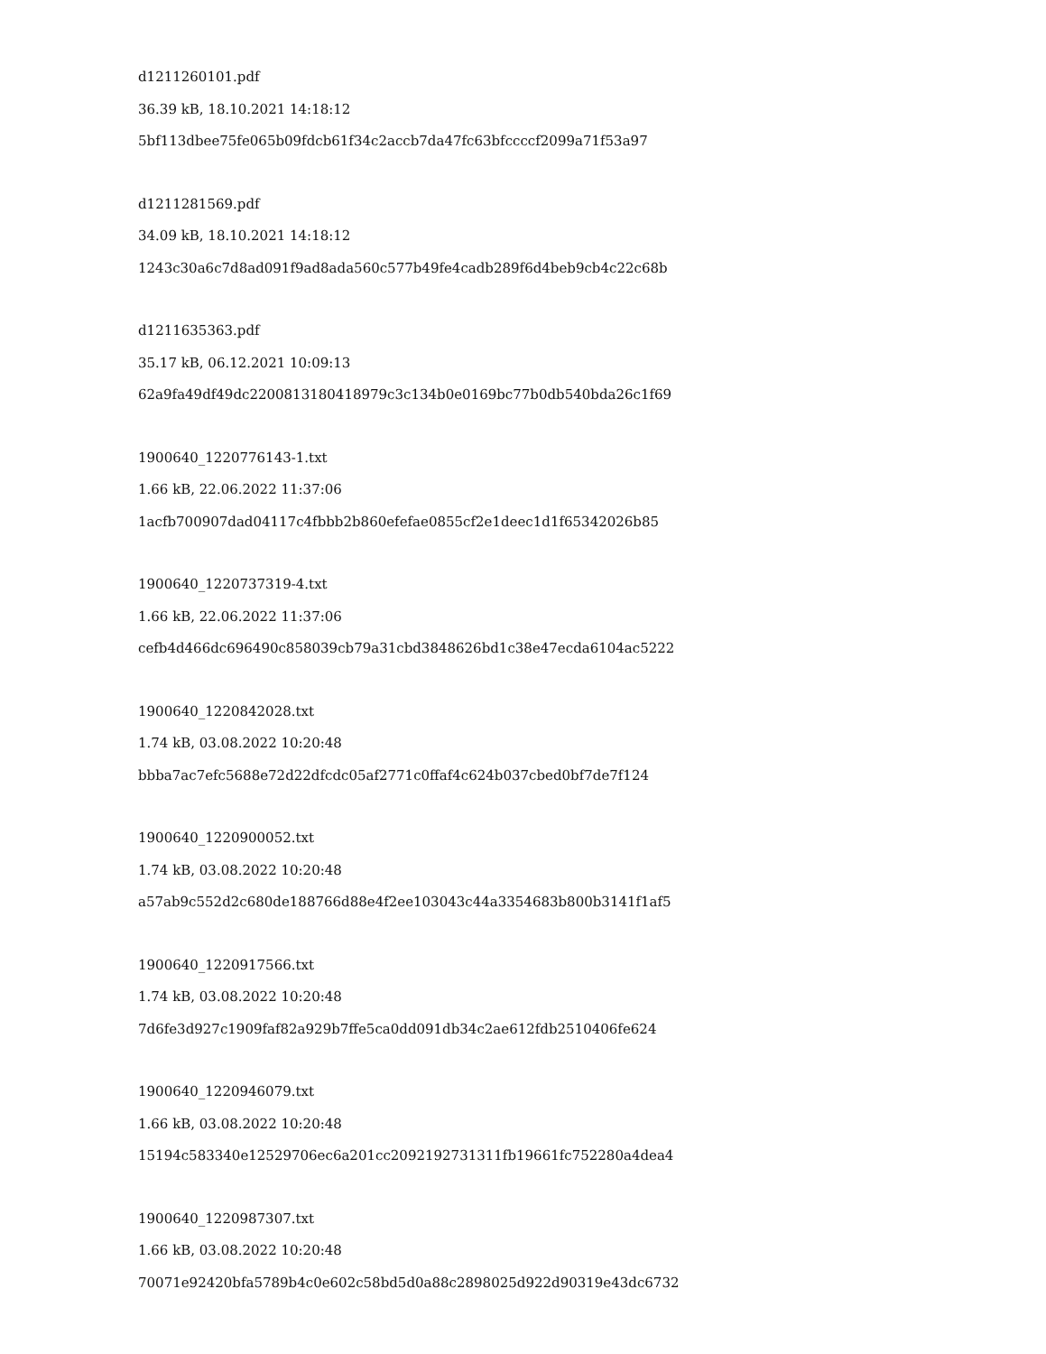d1211260101.pdf
36.39 kB, 18.10.2021 14:18:12
5bf113dbee75fe065b09fdcb61f34c2accb7da47fc63bfccccf2099a71f53a97
d1211281569.pdf
34.09 kB, 18.10.2021 14:18:12
1243c30a6c7d8ad091f9ad8ada560c577b49fe4cadb289f6d4beb9cb4c22c68b
d1211635363.pdf
35.17 kB, 06.12.2021 10:09:13
62a9fa49df49dc2200813180418979c3c134b0e0169bc77b0db540bda26c1f69
1900640_1220776143-1.txt
1.66 kB, 22.06.2022 11:37:06
1acfb700907dad04117c4fbbb2b860efefae0855cf2e1deec1d1f65342026b85
1900640_1220737319-4.txt
1.66 kB, 22.06.2022 11:37:06
cefb4d466dc696490c858039cb79a31cbd3848626bd1c38e47ecda6104ac5222
1900640_1220842028.txt
1.74 kB, 03.08.2022 10:20:48
bbba7ac7efc5688e72d22dfcdc05af2771c0ffaf4c624b037cbed0bf7de7f124
1900640_1220900052.txt
1.74 kB, 03.08.2022 10:20:48
a57ab9c552d2c680de188766d88e4f2ee103043c44a3354683b800b3141f1af5
1900640_1220917566.txt
1.74 kB, 03.08.2022 10:20:48
7d6fe3d927c1909faf82a929b7ffe5ca0dd091db34c2ae612fdb2510406fe624
1900640_1220946079.txt
1.66 kB, 03.08.2022 10:20:48
15194c583340e12529706ec6a201cc2092192731311fb19661fc752280a4dea4
1900640_1220987307.txt
1.66 kB, 03.08.2022 10:20:48
70071e92420bfa5789b4c0e602c58bd5d0a88c2898025d922d90319e43dc6732